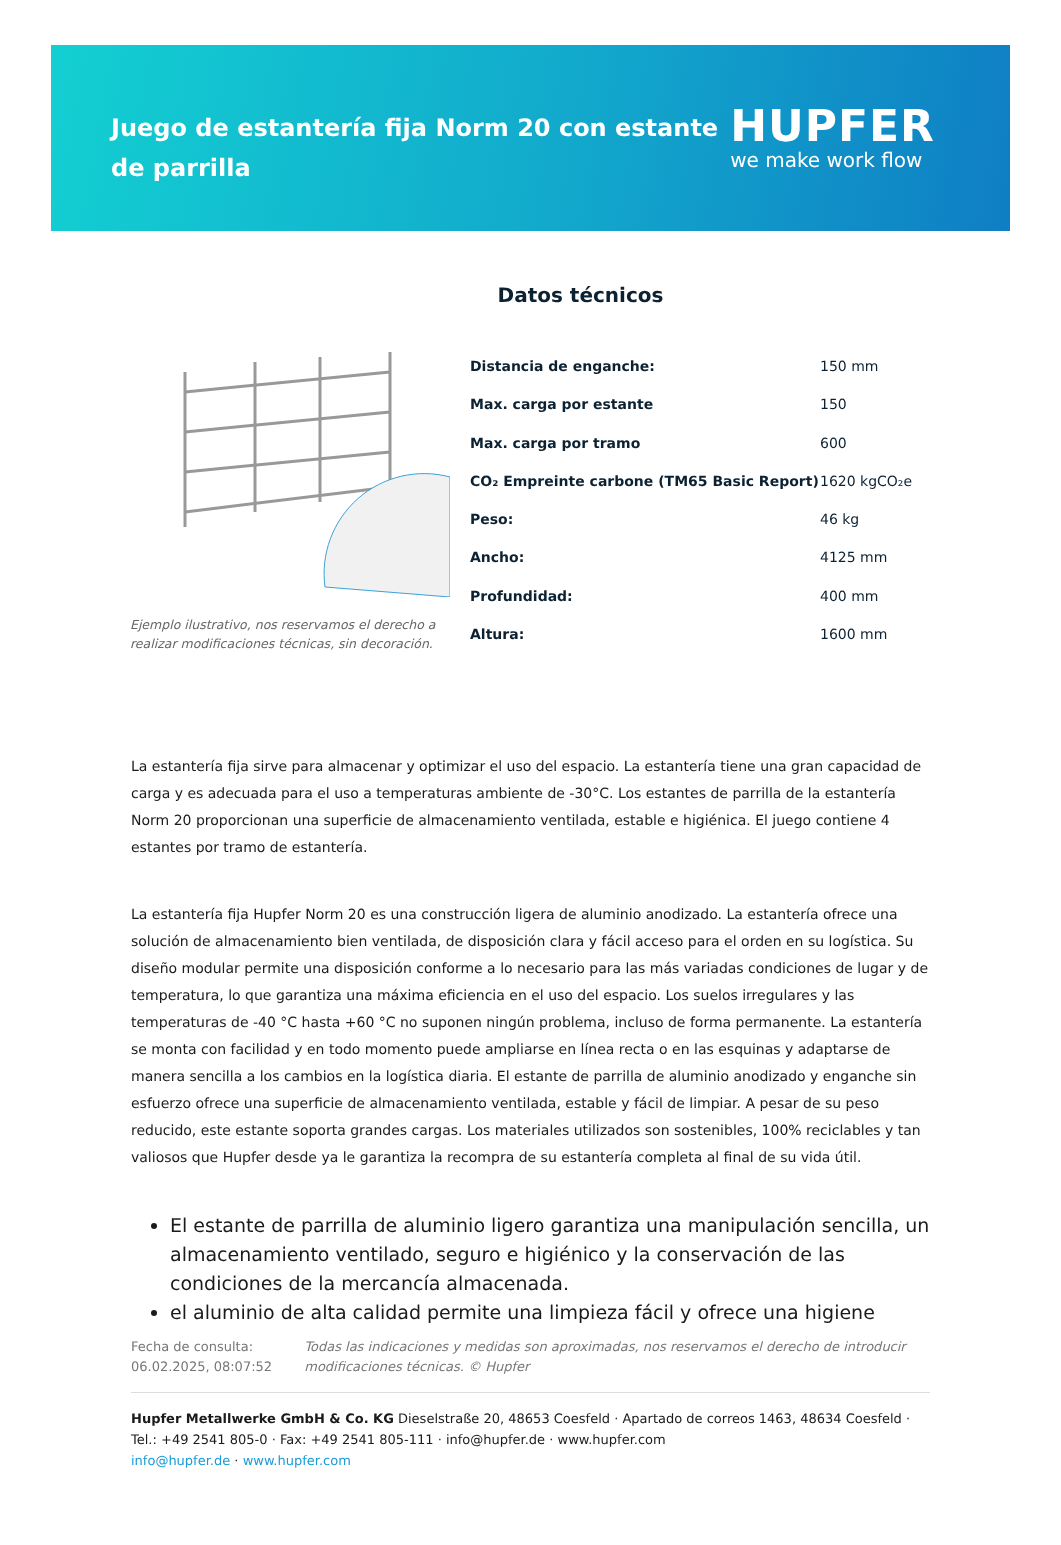Juego de estantería fija Norm 20 con estante de parrilla
HUPFER
we make work flow
Datos técnicos
Ejemplo ilustrativo, nos reservamos el derecho a realizar modificaciones técnicas, sin decoración.
| Distancia de enganche: | 150 mm |
| Max. carga por estante | 150 |
| Max. carga por tramo | 600 |
| CO₂ Empreinte carbone (TM65 Basic Report) | 1620 kgCO₂e |
| Peso: | 46 kg |
| Ancho: | 4125 mm |
| Profundidad: | 400 mm |
| Altura: | 1600 mm |
La estantería fija sirve para almacenar y optimizar el uso del espacio. La estantería tiene una gran capacidad de carga y es adecuada para el uso a temperaturas ambiente de -30°C. Los estantes de parrilla de la estantería Norm 20 proporcionan una superficie de almacenamiento ventilada, estable e higiénica. El juego contiene 4 estantes por tramo de estantería.
La estantería fija Hupfer Norm 20 es una construcción ligera de aluminio anodizado. La estantería ofrece una solución de almacenamiento bien ventilada, de disposición clara y fácil acceso para el orden en su logística. Su diseño modular permite una disposición conforme a lo necesario para las más variadas condiciones de lugar y de temperatura, lo que garantiza una máxima eficiencia en el uso del espacio. Los suelos irregulares y las temperaturas de -40 °C hasta +60 °C no suponen ningún problema, incluso de forma permanente. La estantería se monta con facilidad y en todo momento puede ampliarse en línea recta o en las esquinas y adaptarse de manera sencilla a los cambios en la logística diaria. El estante de parrilla de aluminio anodizado y enganche sin esfuerzo ofrece una superficie de almacenamiento ventilada, estable y fácil de limpiar. A pesar de su peso reducido, este estante soporta grandes cargas. Los materiales utilizados son sostenibles, 100% reciclables y tan valiosos que Hupfer desde ya le garantiza la recompra de su estantería completa al final de su vida útil.
El estante de parrilla de aluminio ligero garantiza una manipulación sencilla, un almacenamiento ventilado, seguro e higiénico y la conservación de las condiciones de la mercancía almacenada.
el aluminio de alta calidad permite una limpieza fácil y ofrece una higiene
Fecha de consulta: 06.02.2025, 08:07:52
Todas las indicaciones y medidas son aproximadas, nos reservamos el derecho de introducir modificaciones técnicas. © Hupfer
Hupfer Metallwerke GmbH & Co. KG Dieselstraße 20, 48653 Coesfeld · Apartado de correos 1463, 48634 Coesfeld · Tel.: +49 2541 805-0 · Fax: +49 2541 805-111 · info@hupfer.de · www.hupfer.com
info@hupfer.de · www.hupfer.com